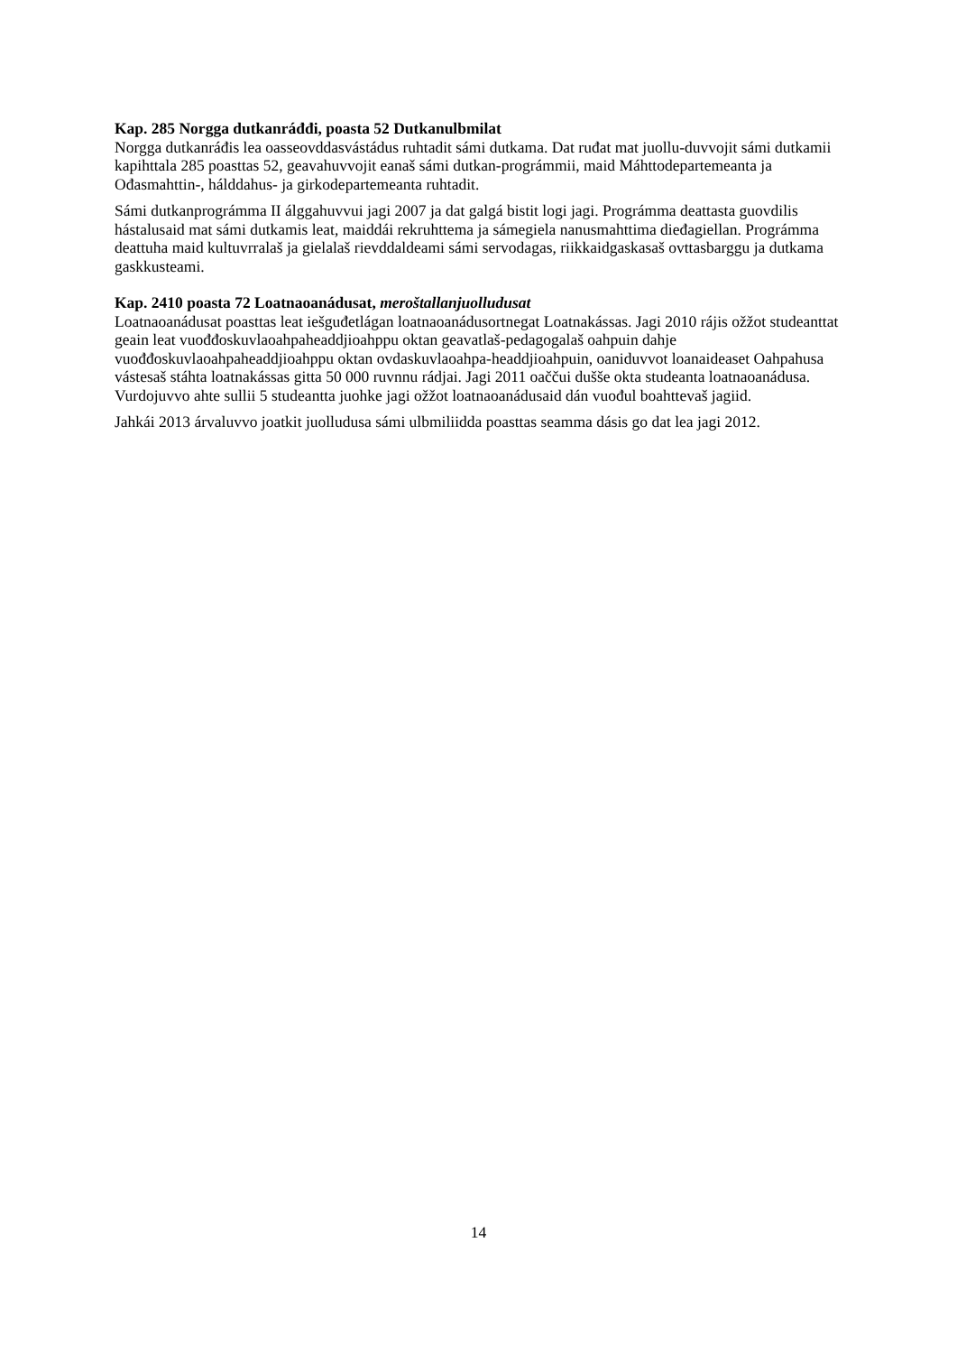Kap. 285 Norgga dutkanráđđi, poasta 52 Dutkanulbmilat
Norgga dutkanráđis lea oasseovddasvástádus ruhtadit sámi dutkama. Dat ruđat mat juollu-duvvojit sámi dutkamii kapihttala 285 poasttas 52, geavahuvvojit eanaš sámi dutkan-prográmmii, maid Máhttodepartemeanta ja Ođasmahttin-, hálddahus- ja girkodepartemeanta ruhtadit.
Sámi dutkanprográmma II álggahuvvui jagi 2007 ja dat galgá bistit logi jagi. Prográmma deattasta guovdilis hástalusaid mat sámi dutkamis leat, maiddái rekruhttema ja sámegiela nanusmahttima dieđagiellan. Prográmma deattuha maid kultuvrralaš ja gielalaš rievddaldeami sámi servodagas, riikkaidgaskasaš ovttasbarggu ja dutkama gaskkusteami.
Kap. 2410 poasta 72 Loatnaoanádusat, meroštallanjuolludusat
Loatnaoanádusat poasttas leat iešguđetlágan loatnaoanádusortnegat Loatnakássas. Jagi 2010 rájis ožžot studeanttat geain leat vuođđoskuvlaoahpaheaddjioahppu oktan geavatlaš-pedagogalaš oahpuin dahje vuođđoskuvlaoahpaheaddjioahppu oktan ovdaskuvlaoahpa-headdjioahpuin, oaniduvvot loanaideaset Oahpahusa vástesaš stáhta loatnakássas gitta 50 000 ruvnnu rádjai. Jagi 2011 oaččui dušše okta studeanta loatnaoanádusa. Vurdojuvvo ahte sullii 5 studeantta juohke jagi ožžot loatnaoanádusaid dán vuođul boahttevaš jagiid.
Jahkái 2013 árvaluvvo joatkit juolludusa sámi ulbmiliidda poasttas seamma dásis go dat lea jagi 2012.
14